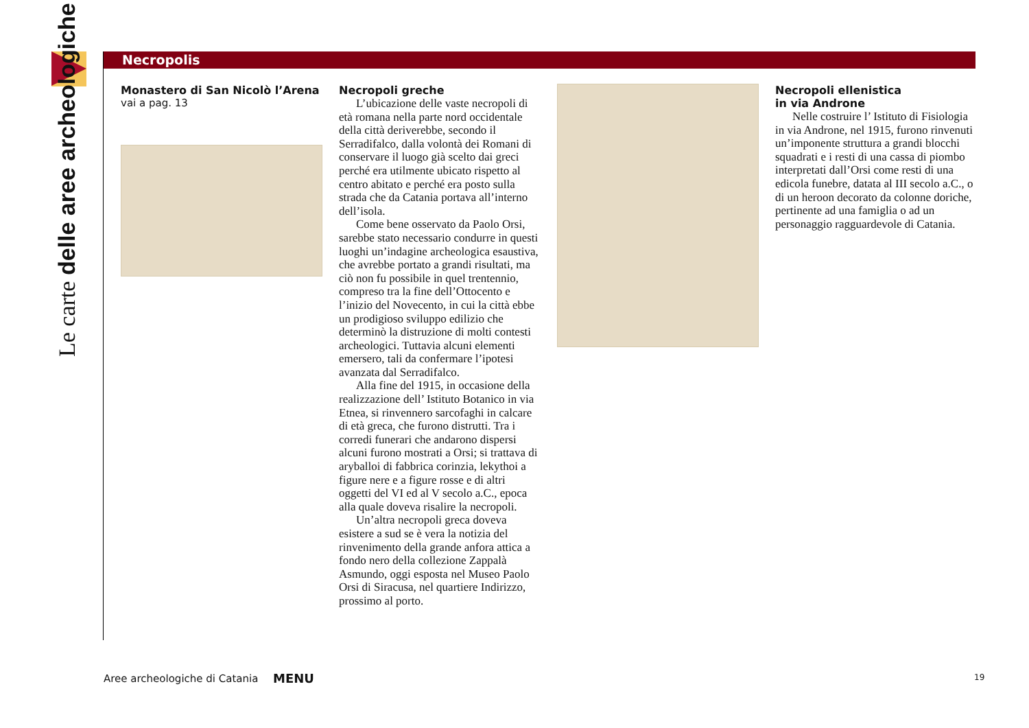Le carte delle aree archeologiche
Necropolis
Monastero di San Nicolò l’Arena
vai a pag. 13
Necropoli greche
L’ubicazione delle vaste necropoli di età romana nella parte nord occidentale della città deriverebbe, secondo il Serradifalco, dalla volontà dei Romani di conservare il luogo già scelto dai greci perché era utilmente ubicato rispetto al centro abitato e perché era posto sulla strada che da Catania portava all’interno dell’isola.
Come bene osservato da Paolo Orsi, sarebbe stato necessario condurre in questi luoghi un’indagine archeologica esaustiva, che avrebbe portato a grandi risultati, ma ciò non fu possibile in quel trentennio, compreso tra la fine dell’Ottocento e l’inizio del Novecento, in cui la città ebbe un prodigioso sviluppo edilizio che determinò la distruzione di molti contesti archeologici. Tuttavia alcuni elementi emersero, tali da confermare l’ipotesi avanzata dal Serradifalco.
Alla fine del 1915, in occasione della realizzazione dell’ Istituto Botanico in via Etnea, si rinvennero sarcofaghi in calcare di età greca, che furono distrutti. Tra i corredi funerari che andarono dispersi alcuni furono mostrati a Orsi; si trattava di aryballoi di fabbrica corinzia, lekythoi a figure nere e a figure rosse e di altri oggetti del VI ed al V secolo a.C., epoca alla quale doveva risalire la necropoli.
Un’altra necropoli greca doveva esistere a sud se è vera la notizia del rinvenimento della grande anfora attica a fondo nero della collezione Zappalà Asmundo, oggi esposta nel Museo Paolo Orsi di Siracusa, nel quartiere Indirizzo, prossimo al porto.
Necropoli ellenistica
in via Androne
Nelle costruire l’ Istituto di Fisiologia in via Androne, nel 1915, furono rinvenuti un’imponente struttura a grandi blocchi squadrati e i resti di una cassa di piombo interpretati dall’Orsi come resti di una edicola funebre, datata al III secolo a.C., o di un heroon decorato da colonne doriche, pertinente ad una famiglia o ad un personaggio ragguardevole di Catania.
Aree archeologiche di Catania MENU 19